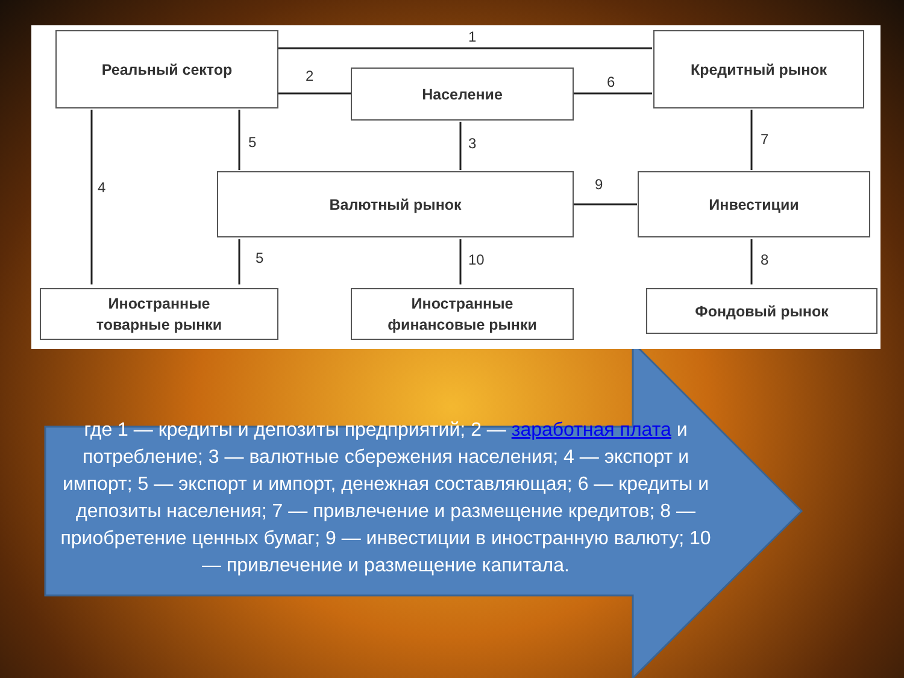Реальный сектор
Население
Кредитный рынок
Валютный рынок Инвестиции
Иностранные
товарные рынки
Иностранные
финансовые рынки
Фондовый рынок
1
2 6
4
5 3 7
9
5 10 8
где 1 — кредиты и депозиты предприятий; 2 — заработная плата и потребление; 3 — валютные сбережения населения; 4 — экспорт и импорт; 5 — экспорт и импорт, денежная составляющая; 6 — кредиты и депозиты населения; 7 — привлечение и размещение кредитов; 8 — приобретение ценных бумаг; 9 — инвестиции в иностранную валюту; 10 — привлечение и размещение капитала.